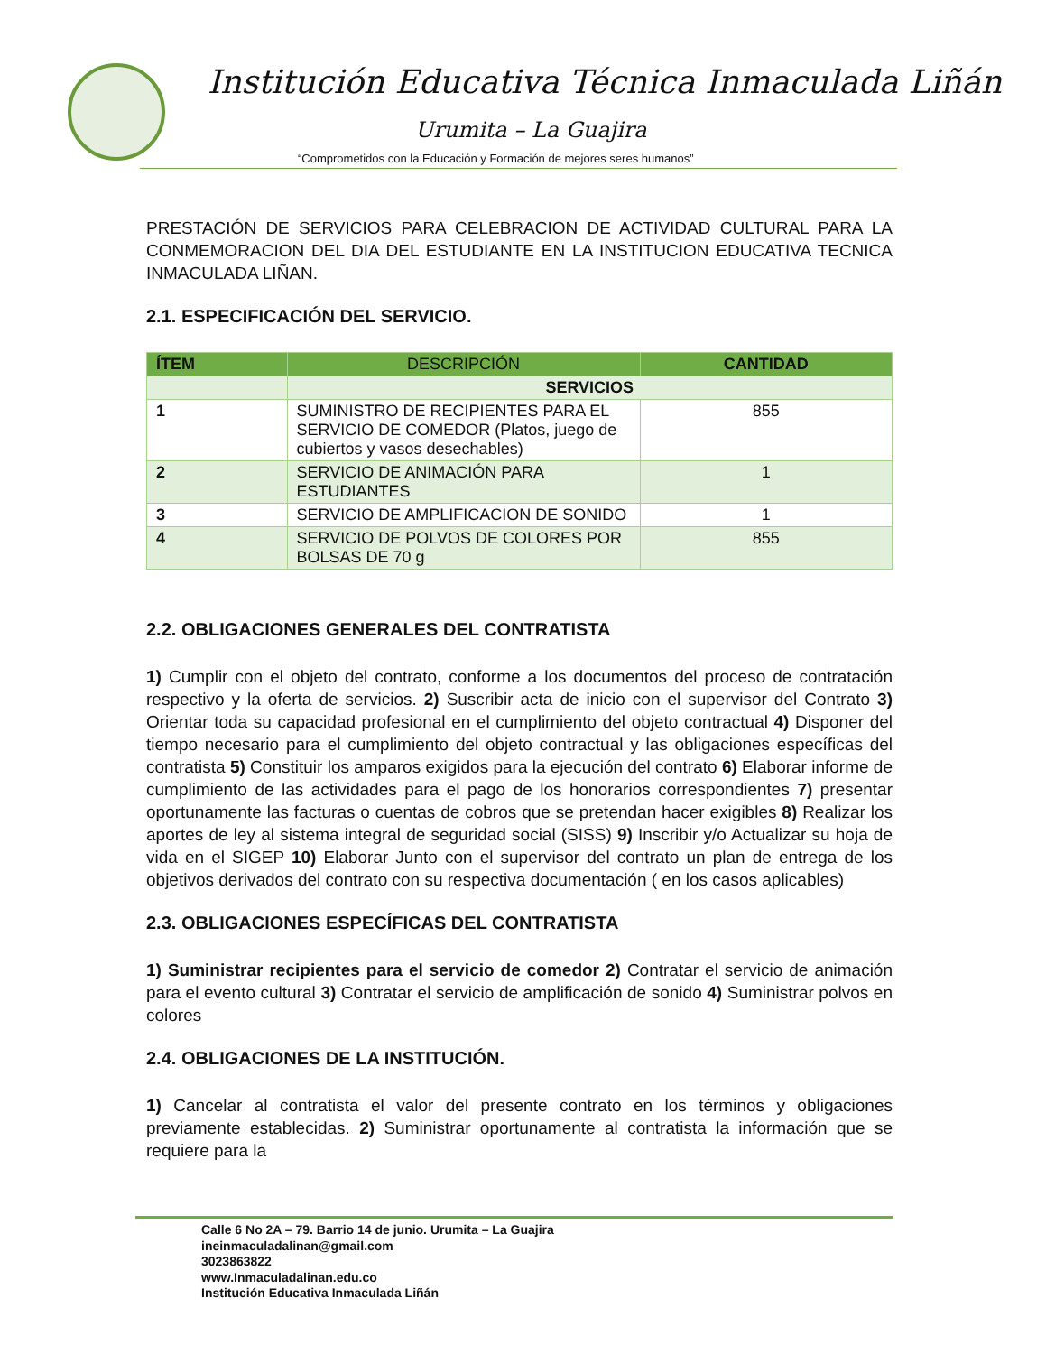Institución Educativa Técnica Inmaculada Liñán
Urumita – La Guajira
“Comprometidos con la Educación y Formación de mejores seres humanos”
PRESTACIÓN DE SERVICIOS PARA CELEBRACION DE ACTIVIDAD CULTURAL PARA LA CONMEMORACION DEL DIA DEL ESTUDIANTE EN LA INSTITUCION EDUCATIVA TECNICA INMACULADA LIÑAN.
2.1. ESPECIFICACIÓN DEL SERVICIO.
| ÍTEM | DESCRIPCIÓN | CANTIDAD |
| --- | --- | --- |
| | SERVICIOS | |
| 1 | SUMINISTRO DE RECIPIENTES PARA EL SERVICIO DE COMEDOR (Platos, juego de cubiertos y vasos desechables) | 855 |
| 2 | SERVICIO DE ANIMACIÓN PARA ESTUDIANTES | 1 |
| 3 | SERVICIO DE AMPLIFICACION DE SONIDO | 1 |
| 4 | SERVICIO DE POLVOS DE COLORES POR BOLSAS DE 70 g | 855 |
2.2. OBLIGACIONES GENERALES DEL CONTRATISTA
1) Cumplir con el objeto del contrato, conforme a los documentos del proceso de contratación respectivo y la oferta de servicios. 2) Suscribir acta de inicio con el supervisor del Contrato 3) Orientar toda su capacidad profesional en el cumplimiento del objeto contractual 4) Disponer del tiempo necesario para el cumplimiento del objeto contractual y las obligaciones específicas del contratista 5) Constituir los amparos exigidos para la ejecución del contrato 6) Elaborar informe de cumplimiento de las actividades para el pago de los honorarios correspondientes 7) presentar oportunamente las facturas o cuentas de cobros que se pretendan hacer exigibles 8) Realizar los aportes de ley al sistema integral de seguridad social (SISS) 9) Inscribir y/o Actualizar su hoja de vida en el SIGEP 10) Elaborar Junto con el supervisor del contrato un plan de entrega de los objetivos derivados del contrato con su respectiva documentación ( en los casos aplicables)
2.3. OBLIGACIONES ESPECÍFICAS DEL CONTRATISTA
1) Suministrar recipientes para el servicio de comedor 2) Contratar el servicio de animación para el evento cultural 3) Contratar el servicio de amplificación de sonido 4) Suministrar polvos en colores
2.4. OBLIGACIONES DE LA INSTITUCIÓN.
1) Cancelar al contratista el valor del presente contrato en los términos y obligaciones previamente establecidas. 2) Suministrar oportunamente al contratista la información que se requiere para la
Calle 6 No 2A – 79. Barrio 14 de junio. Urumita – La Guajira
ineinmaculadalinan@gmail.com
3023863822
www.Inmaculadalinan.edu.co
Institución Educativa Inmaculada Liñán